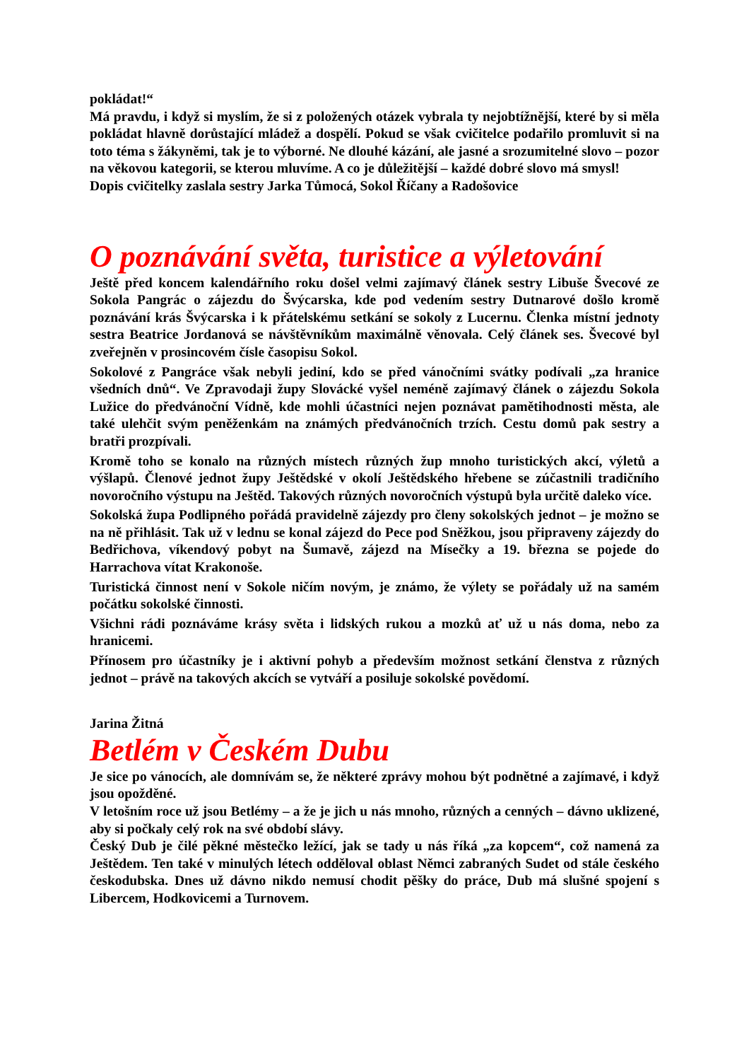pokládat!“
Má pravdu, i když si myslím, že si z položených otázek vybrala ty nejobtížnější, které by si měla pokládat hlavně dorůstající mládež a dospělí. Pokud se však cvičitelce podařilo promluvit si na toto téma s žákyněmi, tak je to výborné. Ne dlouhé kázání, ale jasné a srozumitelné slovo – pozor na věkovou kategorii, se kterou mluvíme. A co je důležitější – každé dobré slovo má smysl!
Dopis cvičitelky zaslala sestry Jarka Tůmocá, Sokol Říčany a Radošovice
O poznávání světa, turistice a výletování
Ještě před koncem kalendářního roku došel velmi zajímavý článek sestry Libuše Švecové ze Sokola Pangrác o zájezdu do Švýcarska, kde pod vedením sestry Dutnarové došlo kromě poznávání krás Švýcarska i k přátelskému setkání se sokoly z Lucernu. Členka místní jednoty sestra Beatrice Jordanová se návštěvníkům maximálně věnovala. Celý článek ses. Švecové byl zveřejněn v prosincovém čísle časopisu Sokol.
Sokolové z Pangráce však nebyli jediní, kdo se před vánočními svátky podívali „za hranice všedních dnů“. Ve Zpravodaji župy Slovácké vyšel neméně zajímavý článek o zájezdu Sokola Lužice do předvánoční Vídně, kde mohli účastníci nejen poznávat pamětihodnosti města, ale také ulehčit svým peněženkám na známých předvánočních trzích. Cestu domů pak sestry a bratři prozpívali.
Kromě toho se konalo na různých místech různých žup mnoho turistických akcí, výletů a výšlapů. Členové jednot župy Ještědské v okolí Ještědského hřebene se zúčastnili tradičního novoročního výstupu na Ještěd. Takových různých novoročních výstupů byla určitě daleko více.
Sokolská župa Podlipného pořádá pravidelně zájezdy pro členy sokolských jednot – je možno se na ně přihlásit. Tak už v lednu se konal zájezd do Pece pod Sněžkou, jsou připraveny zájezdy do Bedřichova, víkendový pobyt na Šumavě, zájezd na Mísečky a 19. března se pojede do Harrachova vítat Krakonoše.
Turistická činnost není v Sokole ničím novým, je známo, že výlety se pořádaly už na samém počátku sokolské činnosti.
Všichni rádi poznáváme krásy světa i lidských rukou a mozků ať už u nás doma, nebo za hranicemi.
Přínosem pro účastníky je i aktivní pohyb a především možnost setkání členstva z různých jednot – právě na takových akcích se vytváří a posiluje sokolské povědomí.
Jarina Žitná
Betlém v Českém Dubu
Je sice po vánocích, ale domnívám se, že některé zprávy mohou být podnětné a zajímavé, i když jsou opožděné.
V letošním roce už jsou Betlémy – a že je jich u nás mnoho, různých a cenných – dávno uklizené, aby si počkaly celý rok na své období slávy.
Český Dub je čilé pěkné městečko ležící, jak se tady u nás říká „za kopcem“, což namená za Ještědem. Ten také v minulých létech odděloval oblast Němci zabraných Sudet od stále českého českodubska. Dnes už dávno nikdo nemusí chodit pěšky do práce, Dub má slušné spojení s Libercem, Hodkovicemi a Turnovem.